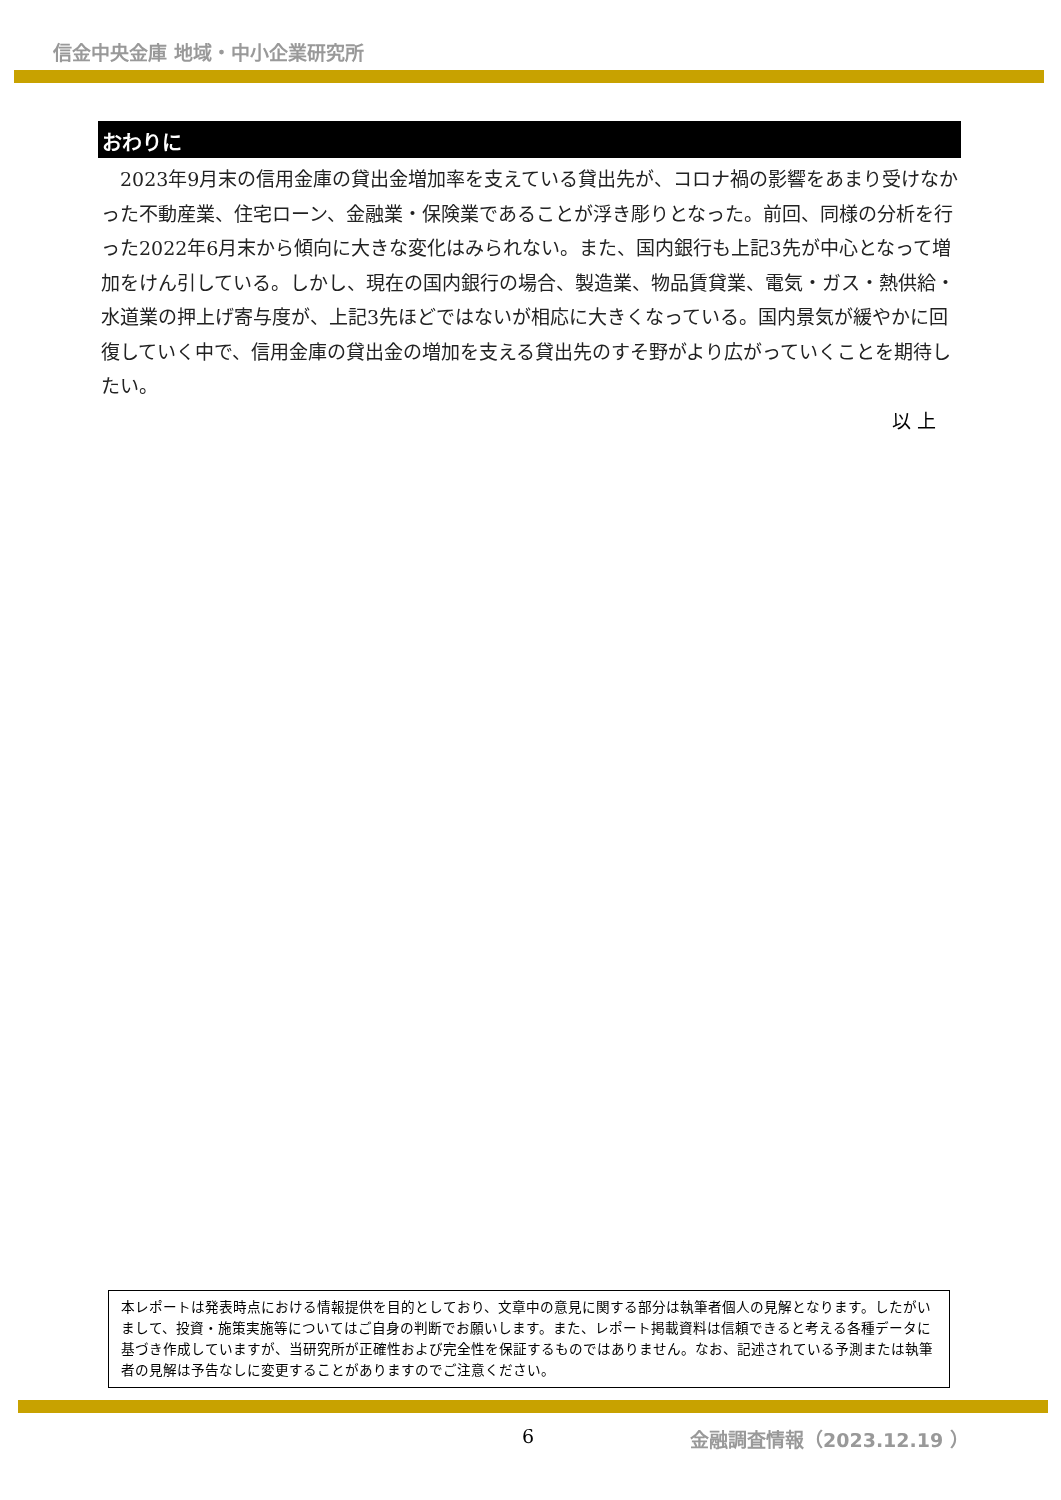信金中央金庫 地域・中小企業研究所
おわりに
　2023年9月末の信用金庫の貸出金増加率を支えている貸出先が、コロナ禍の影響をあまり受けなかった不動産業、住宅ローン、金融業・保険業であることが浮き彫りとなった。前回、同様の分析を行った2022年6月末から傾向に大きな変化はみられない。また、国内銀行も上記3先が中心となって増加をけん引している。しかし、現在の国内銀行の場合、製造業、物品賃貸業、電気・ガス・熱供給・水道業の押上げ寄与度が、上記3先ほどではないが相応に大きくなっている。国内景気が緩やかに回復していく中で、信用金庫の貸出金の増加を支える貸出先のすそ野がより広がっていくことを期待したい。
以 上
本レポートは発表時点における情報提供を目的としており、文章中の意見に関する部分は執筆者個人の見解となります。したがいまして、投資・施策実施等についてはご自身の判断でお願いします。また、レポート掲載資料は信頼できると考える各種データに基づき作成していますが、当研究所が正確性および完全性を保証するものではありません。なお、記述されている予測または執筆者の見解は予告なしに変更することがありますのでご注意ください。
6 金融調査情報（2023.12.19 ）